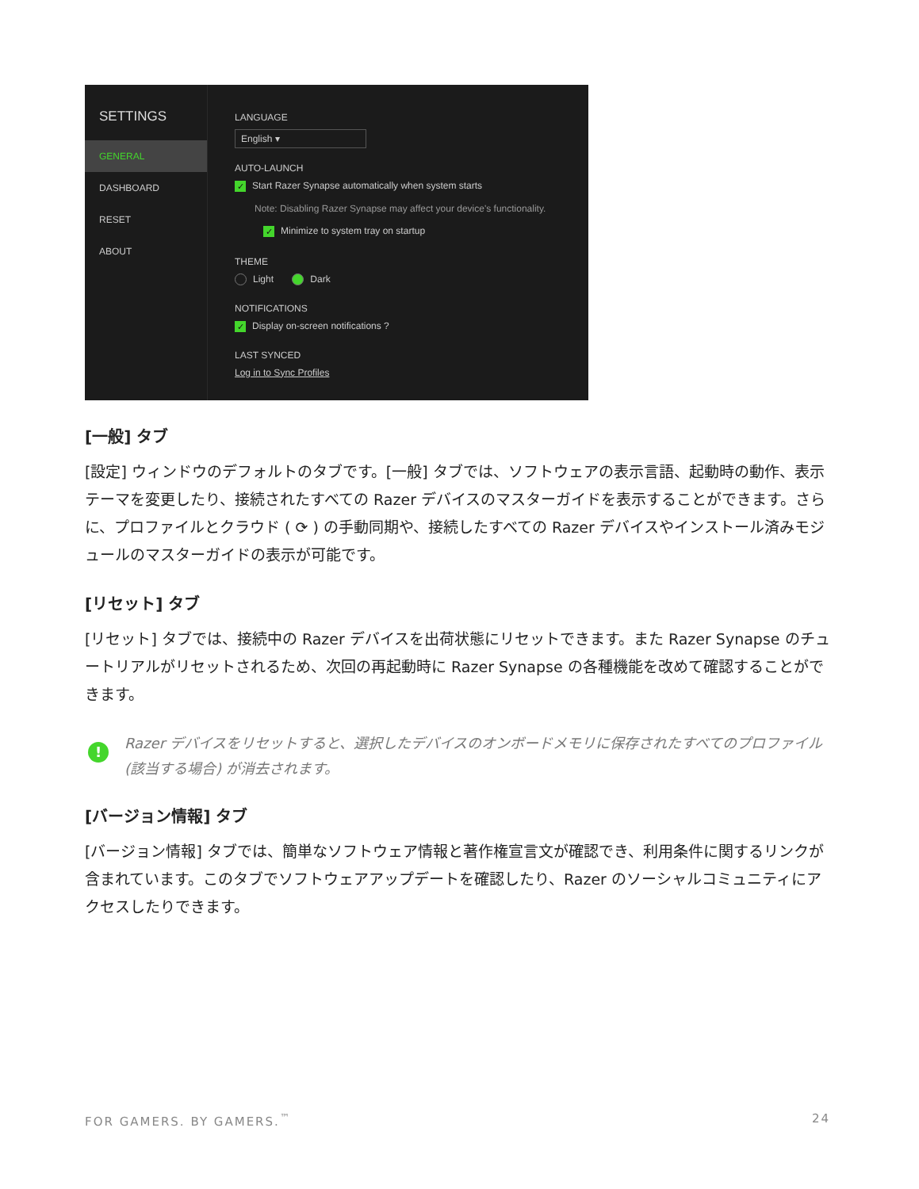SETTINGS
GENERAL
DASHBOARD
RESET
ABOUT
LANGUAGE
English ▾
AUTO-LAUNCH
✓ Start Razer Synapse automatically when system starts
Note: Disabling Razer Synapse may affect your device's functionality.
✓ Minimize to system tray on startup
THEME
Light Dark
NOTIFICATIONS
✓ Display on-screen notifications ?
LAST SYNCED
Log in to Sync Profiles
[一般] タブ
[設定] ウィンドウのデフォルトのタブです。[一般] タブでは、ソフトウェアの表示言語、起動時の動作、表示テーマを変更したり、接続されたすべての Razer デバイスのマスターガイドを表示することができます。さらに、プロファイルとクラウド ( ⟳ ) の手動同期や、接続したすべての Razer デバイスやインストール済みモジュールのマスターガイドの表示が可能です。
[リセット] タブ
[リセット] タブでは、接続中の Razer デバイスを出荷状態にリセットできます。また Razer Synapse のチュートリアルがリセットされるため、次回の再起動時に Razer Synapse の各種機能を改めて確認することができます。
!
Razer デバイスをリセットすると、選択したデバイスのオンボードメモリに保存されたすべてのプロファイル (該当する場合) が消去されます。
[バージョン情報] タブ
[バージョン情報] タブでは、簡単なソフトウェア情報と著作権宣言文が確認でき、利用条件に関するリンクが含まれています。このタブでソフトウェアアップデートを確認したり、Razer のソーシャルコミュニティにアクセスしたりできます。
FOR GAMERS. BY GAMERS.<sup>™</sup> 24